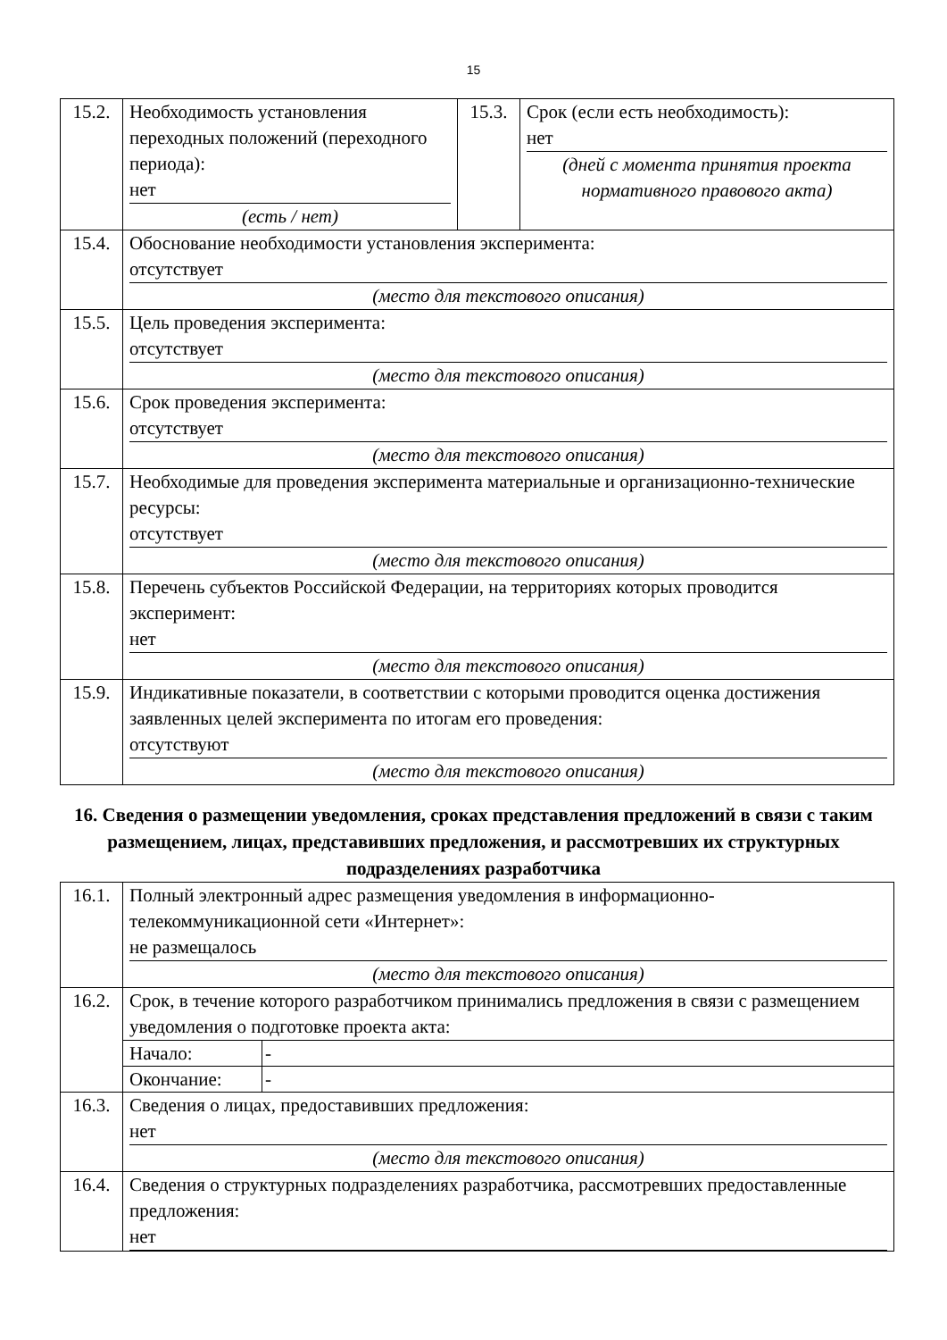15
| 15.2. | Необходимость установления переходных положений (переходного периода): нет (есть / нет) | 15.3. | Срок (если есть необходимость): нет (дней с момента принятия проекта нормативного правового акта) |
| 15.4. | Обоснование необходимости установления эксперимента: отсутствует (место для текстового описания) | | |
| 15.5. | Цель проведения эксперимента: отсутствует (место для текстового описания) | | |
| 15.6. | Срок проведения эксперимента: отсутствует (место для текстового описания) | | |
| 15.7. | Необходимые для проведения эксперимента материальные и организационно-технические ресурсы: отсутствует (место для текстового описания) | | |
| 15.8. | Перечень субъектов Российской Федерации, на территориях которых проводится эксперимент: нет (место для текстового описания) | | |
| 15.9. | Индикативные показатели, в соответствии с которыми проводится оценка достижения заявленных целей эксперимента по итогам его проведения: отсутствуют (место для текстового описания) | | |
16. Сведения о размещении уведомления, сроках представления предложений в связи с таким размещением, лицах, представивших предложения, и рассмотревших их структурных подразделениях разработчика
| 16.1. | Полный электронный адрес размещения уведомления в информационно-телекоммуникационной сети «Интернет»: не размещалось (место для текстового описания) |
| 16.2. | Срок, в течение которого разработчиком принимались предложения в связи с размещением уведомления о подготовке проекта акта: / Начало: / - / / Окончание: / - / |
| 16.3. | Сведения о лицах, предоставивших предложения: нет (место для текстового описания) |
| 16.4. | Сведения о структурных подразделениях разработчика, рассмотревших предоставленные предложения: нет |